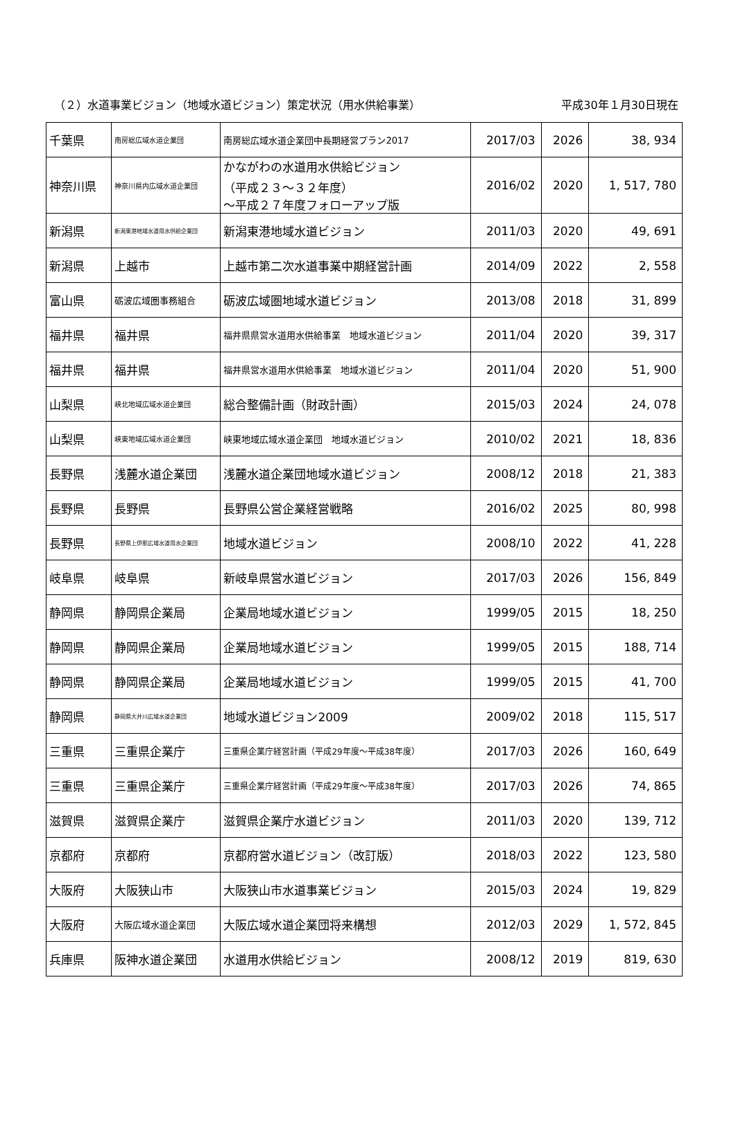（２）水道事業ビジョン（地域水道ビジョン）策定状況（用水供給事業） 平成30年１月30日現在
| 千葉県 | 南房総広域水道企業団 | 南房総広域水道企業団中長期経営プラン2017 | 2017/03 | 2026 | 38, 934 |
| 神奈川県 | 神奈川県内広域水道企業団 | かながわの水道用水供給ビジョン （平成２３～３２年度） ～平成２７年度フォローアップ版 | 2016/02 | 2020 | 1, 517, 780 |
| 新潟県 | 新潟東港地域水道用水供給企業団 | 新潟東港地域水道ビジョン | 2011/03 | 2020 | 49, 691 |
| 新潟県 | 上越市 | 上越市第二次水道事業中期経営計画 | 2014/09 | 2022 | 2, 558 |
| 富山県 | 砺波広域圏事務組合 | 砺波広域圏地域水道ビジョン | 2013/08 | 2018 | 31, 899 |
| 福井県 | 福井県 | 福井県県営水道用水供給事業 地域水道ビジョン | 2011/04 | 2020 | 39, 317 |
| 福井県 | 福井県 | 福井県営水道用水供給事業 地域水道ビジョン | 2011/04 | 2020 | 51, 900 |
| 山梨県 | 峡北地域広域水道企業団 | 総合整備計画（財政計画） | 2015/03 | 2024 | 24, 078 |
| 山梨県 | 峡東地域広域水道企業団 | 峡東地域広域水道企業団 地域水道ビジョン | 2010/02 | 2021 | 18, 836 |
| 長野県 | 浅麓水道企業団 | 浅麓水道企業団地域水道ビジョン | 2008/12 | 2018 | 21, 383 |
| 長野県 | 長野県 | 長野県公営企業経営戦略 | 2016/02 | 2025 | 80, 998 |
| 長野県 | 長野県上伊那広域水道用水企業団 | 地域水道ビジョン | 2008/10 | 2022 | 41, 228 |
| 岐阜県 | 岐阜県 | 新岐阜県営水道ビジョン | 2017/03 | 2026 | 156, 849 |
| 静岡県 | 静岡県企業局 | 企業局地域水道ビジョン | 1999/05 | 2015 | 18, 250 |
| 静岡県 | 静岡県企業局 | 企業局地域水道ビジョン | 1999/05 | 2015 | 188, 714 |
| 静岡県 | 静岡県企業局 | 企業局地域水道ビジョン | 1999/05 | 2015 | 41, 700 |
| 静岡県 | 静岡県大井川広域水道企業団 | 地域水道ビジョン2009 | 2009/02 | 2018 | 115, 517 |
| 三重県 | 三重県企業庁 | 三重県企業庁経営計画（平成29年度～平成38年度） | 2017/03 | 2026 | 160, 649 |
| 三重県 | 三重県企業庁 | 三重県企業庁経営計画（平成29年度～平成38年度） | 2017/03 | 2026 | 74, 865 |
| 滋賀県 | 滋賀県企業庁 | 滋賀県企業庁水道ビジョン | 2011/03 | 2020 | 139, 712 |
| 京都府 | 京都府 | 京都府営水道ビジョン（改訂版） | 2018/03 | 2022 | 123, 580 |
| 大阪府 | 大阪狭山市 | 大阪狭山市水道事業ビジョン | 2015/03 | 2024 | 19, 829 |
| 大阪府 | 大阪広域水道企業団 | 大阪広域水道企業団将来構想 | 2012/03 | 2029 | 1, 572, 845 |
| 兵庫県 | 阪神水道企業団 | 水道用水供給ビジョン | 2008/12 | 2019 | 819, 630 |